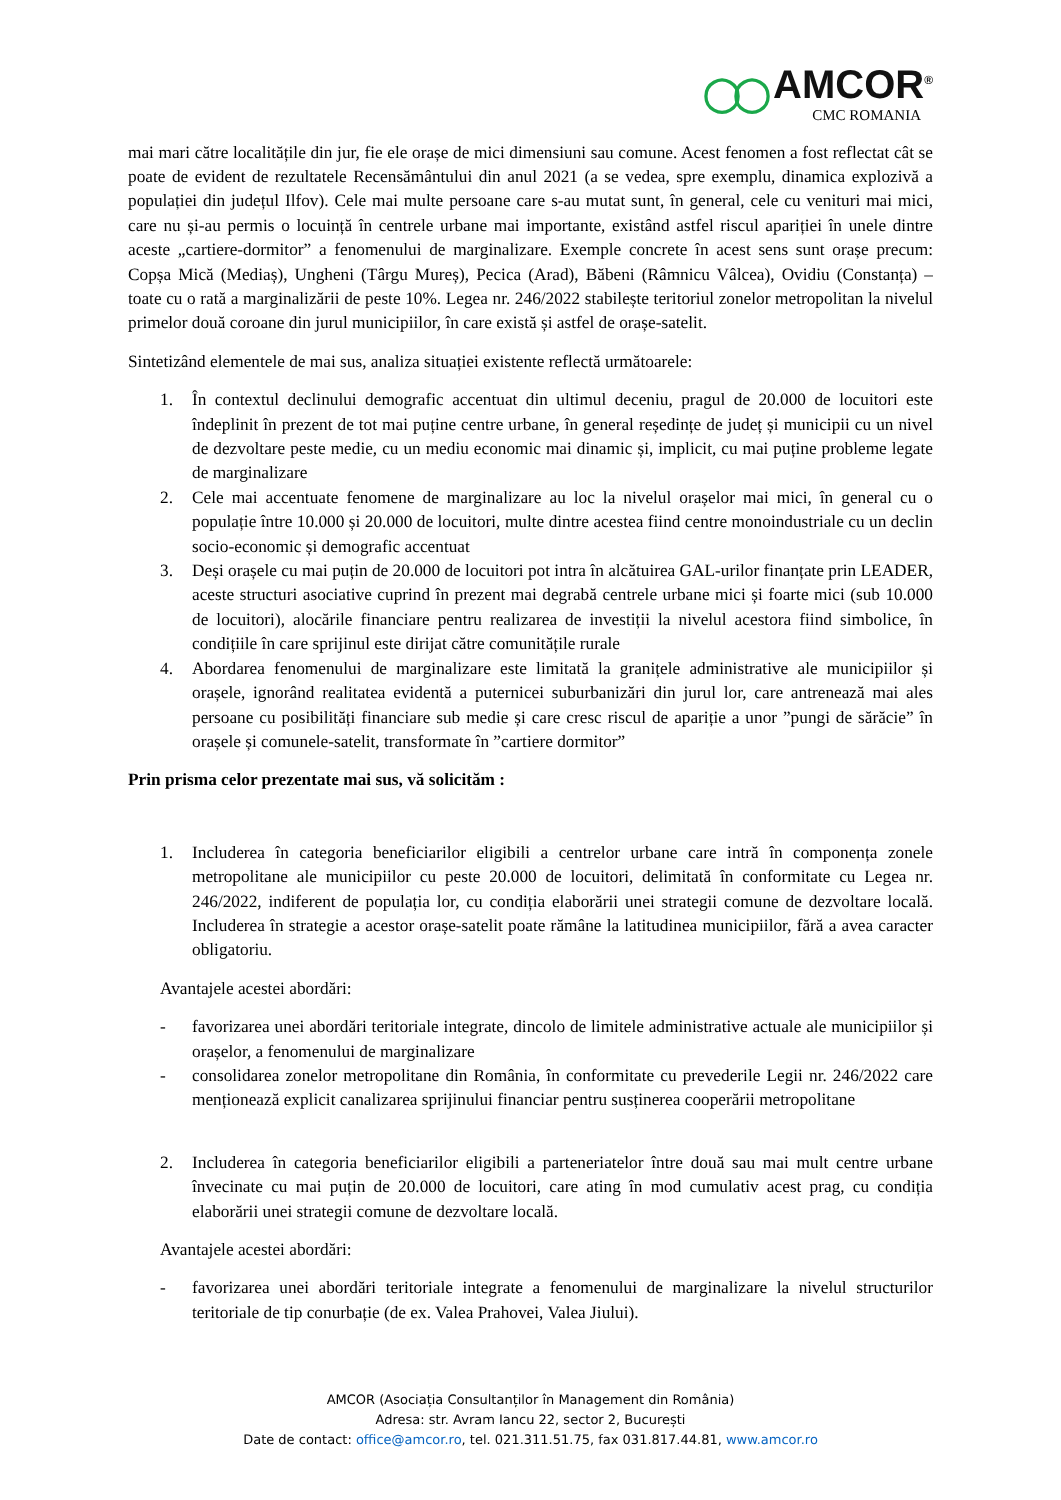◯◯ AMCOR<sup>®</sup>
CMC ROMANIA
mai mari către localitățile din jur, fie ele orașe de mici dimensiuni sau comune. Acest fenomen a fost reflectat cât se poate de evident de rezultatele Recensământului din anul 2021 (a se vedea, spre exemplu, dinamica explozivă a populației din județul Ilfov). Cele mai multe persoane care s-au mutat sunt, în general, cele cu venituri mai mici, care nu și-au permis o locuință în centrele urbane mai importante, existând astfel riscul apariției în unele dintre aceste „cartiere-dormitor” a fenomenului de marginalizare. Exemple concrete în acest sens sunt orașe precum: Copșa Mică (Mediaș), Ungheni (Târgu Mureș), Pecica (Arad), Băbeni (Râmnicu Vâlcea), Ovidiu (Constanța) – toate cu o rată a marginalizării de peste 10%. Legea nr. 246/2022 stabilește teritoriul zonelor metropolitan la nivelul primelor două coroane din jurul municipiilor, în care există și astfel de orașe-satelit.
Sintetizând elementele de mai sus, analiza situației existente reflectă următoarele:
1. În contextul declinului demografic accentuat din ultimul deceniu, pragul de 20.000 de locuitori este îndeplinit în prezent de tot mai puține centre urbane, în general reședințe de județ și municipii cu un nivel de dezvoltare peste medie, cu un mediu economic mai dinamic și, implicit, cu mai puține probleme legate de marginalizare
2. Cele mai accentuate fenomene de marginalizare au loc la nivelul orașelor mai mici, în general cu o populație între 10.000 și 20.000 de locuitori, multe dintre acestea fiind centre monoindustriale cu un declin socio-economic și demografic accentuat
3. Deși orașele cu mai puțin de 20.000 de locuitori pot intra în alcătuirea GAL-urilor finanțate prin LEADER, aceste structuri asociative cuprind în prezent mai degrabă centrele urbane mici și foarte mici (sub 10.000 de locuitori), alocările financiare pentru realizarea de investiții la nivelul acestora fiind simbolice, în condițiile în care sprijinul este dirijat către comunitățile rurale
4. Abordarea fenomenului de marginalizare este limitată la granițele administrative ale municipiilor și orașele, ignorând realitatea evidentă a puternicei suburbanizări din jurul lor, care antrenează mai ales persoane cu posibilități financiare sub medie și care cresc riscul de apariție a unor ”pungi de sărăcie” în orașele și comunele-satelit, transformate în ”cartiere dormitor”
Prin prisma celor prezentate mai sus, vă solicităm :
1. Includerea în categoria beneficiarilor eligibili a centrelor urbane care intră în componența zonele metropolitane ale municipiilor cu peste 20.000 de locuitori, delimitată în conformitate cu Legea nr. 246/2022, indiferent de populația lor, cu condiția elaborării unei strategii comune de dezvoltare locală. Includerea în strategie a acestor orașe-satelit poate rămâne la latitudinea municipiilor, fără a avea caracter obligatoriu.
Avantajele acestei abordări:
- favorizarea unei abordări teritoriale integrate, dincolo de limitele administrative actuale ale municipiilor și orașelor, a fenomenului de marginalizare
- consolidarea zonelor metropolitane din România, în conformitate cu prevederile Legii nr. 246/2022 care menționează explicit canalizarea sprijinului financiar pentru susținerea cooperării metropolitane
2. Includerea în categoria beneficiarilor eligibili a parteneriatelor între două sau mai mult centre urbane învecinate cu mai puțin de 20.000 de locuitori, care ating în mod cumulativ acest prag, cu condiția elaborării unei strategii comune de dezvoltare locală.
Avantajele acestei abordări:
- favorizarea unei abordări teritoriale integrate a fenomenului de marginalizare la nivelul structurilor teritoriale de tip conurbație (de ex. Valea Prahovei, Valea Jiului).
AMCOR (Asociația Consultanților în Management din România)
Adresa: str. Avram Iancu 22, sector 2, București
Date de contact: office@amcor.ro, tel. 021.311.51.75, fax 031.817.44.81, www.amcor.ro